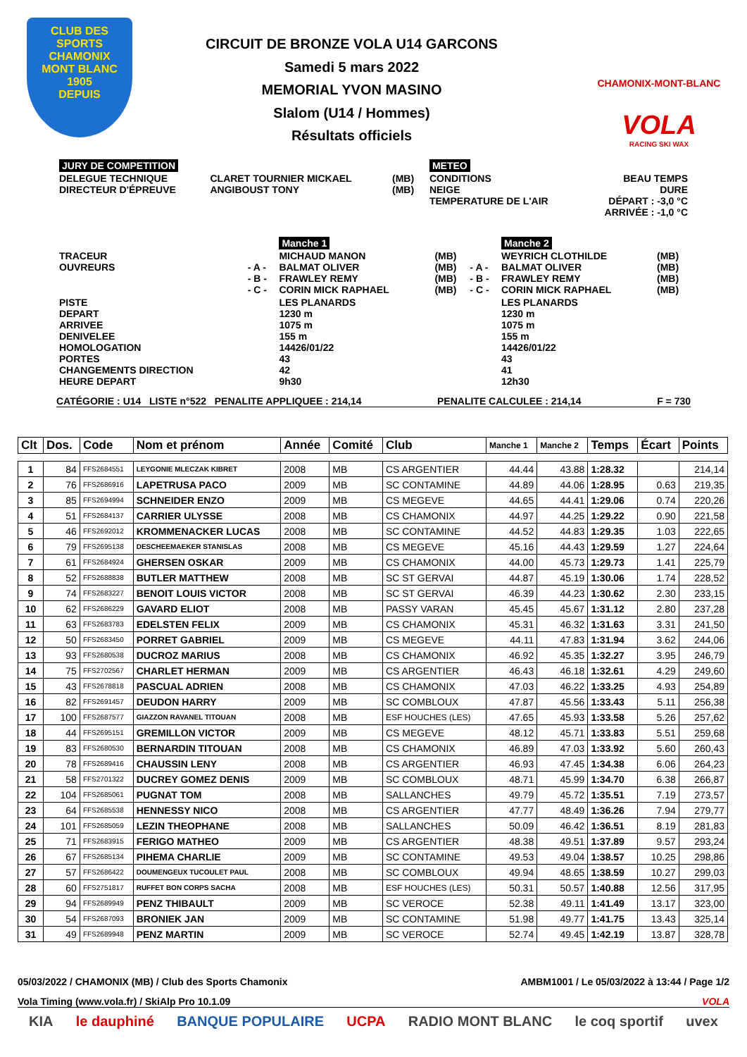CLUB DES SPORTS
CHAMONIX
MONT BLANC
1905
DEPUIS
CIRCUIT DE BRONZE VOLA U14 GARCONS
Samedi 5 mars 2022
MEMORIAL YVON MASINO
Slalom (U14 / Hommes)
Résultats officiels
CHAMONIX-MONT-BLANC
VOLA
RACING SKI WAX
| JURY DE COMPETITION | | | | METEO | |
| DELEGUE TECHNIQUE DIRECTEUR D'ÉPREUVE | CLARET TOURNIER MICKAEL ANGIBOUST TONY | (MB) (MB) | | CONDITIONS NEIGE TEMPERATURE DE L'AIR | BEAU TEMPS DURE DÉPART : -3,0 °C ARRIVÉE : -1,0 °C |
| | | Manche 1 | | | Manche 2 | |
| TRACEUR OUVREURS | - A - - B - - C - | MICHAUD MANON BALMAT OLIVER FRAWLEY REMY CORIN MICK RAPHAEL | (MB) (MB) (MB) (MB) | - A - - B - - C - | WEYRICH CLOTHILDE BALMAT OLIVER FRAWLEY REMY CORIN MICK RAPHAEL | (MB) (MB) (MB) (MB) |
| PISTE DEPART ARRIVEE DENIVELEE HOMOLOGATION PORTES CHANGEMENTS DIRECTION HEURE DEPART | | LES PLANARDS 1230 m 1075 m 155 m 14426/01/22 43 42 9h30 | | | LES PLANARDS 1230 m 1075 m 155 m 14426/01/22 43 41 12h30 | |
CATÉGORIE : U14 LISTE n°522 PENALITE APPLIQUEE : 214,14 PENALITE CALCULEE : 214,14 F = 730
| Clt | Dos. | Code | Nom et prénom | Année | Comité | Club | Manche 1 | Manche 2 | Temps | Écart | Points |
| --- | --- | --- | --- | --- | --- | --- | --- | --- | --- | --- | --- |
| 1 | 84 | FFS2684551 | LEYGONIE MLECZAK KIBRET | 2008 | MB | CS ARGENTIER | 44.44 | 43.88 | 1:28.32 | | 214,14 |
| 2 | 76 | FFS2686916 | LAPETRUSA PACO | 2009 | MB | SC CONTAMINE | 44.89 | 44.06 | 1:28.95 | 0.63 | 219,35 |
| 3 | 85 | FFS2694994 | SCHNEIDER ENZO | 2009 | MB | CS MEGEVE | 44.65 | 44.41 | 1:29.06 | 0.74 | 220,26 |
| 4 | 51 | FFS2684137 | CARRIER ULYSSE | 2008 | MB | CS CHAMONIX | 44.97 | 44.25 | 1:29.22 | 0.90 | 221,58 |
| 5 | 46 | FFS2692012 | KROMMENACKER LUCAS | 2008 | MB | SC CONTAMINE | 44.52 | 44.83 | 1:29.35 | 1.03 | 222,65 |
| 6 | 79 | FFS2695138 | DESCHEEMAEKER STANISLAS | 2008 | MB | CS MEGEVE | 45.16 | 44.43 | 1:29.59 | 1.27 | 224,64 |
| 7 | 61 | FFS2684924 | GHERSEN OSKAR | 2009 | MB | CS CHAMONIX | 44.00 | 45.73 | 1:29.73 | 1.41 | 225,79 |
| 8 | 52 | FFS2688838 | BUTLER MATTHEW | 2008 | MB | SC ST GERVAI | 44.87 | 45.19 | 1:30.06 | 1.74 | 228,52 |
| 9 | 74 | FFS2683227 | BENOIT LOUIS VICTOR | 2008 | MB | SC ST GERVAI | 46.39 | 44.23 | 1:30.62 | 2.30 | 233,15 |
| 10 | 62 | FFS2686229 | GAVARD ELIOT | 2008 | MB | PASSY VARAN | 45.45 | 45.67 | 1:31.12 | 2.80 | 237,28 |
| 11 | 63 | FFS2683783 | EDELSTEN FELIX | 2009 | MB | CS CHAMONIX | 45.31 | 46.32 | 1:31.63 | 3.31 | 241,50 |
| 12 | 50 | FFS2683450 | PORRET GABRIEL | 2009 | MB | CS MEGEVE | 44.11 | 47.83 | 1:31.94 | 3.62 | 244,06 |
| 13 | 93 | FFS2680538 | DUCROZ MARIUS | 2008 | MB | CS CHAMONIX | 46.92 | 45.35 | 1:32.27 | 3.95 | 246,79 |
| 14 | 75 | FFS2702567 | CHARLET HERMAN | 2009 | MB | CS ARGENTIER | 46.43 | 46.18 | 1:32.61 | 4.29 | 249,60 |
| 15 | 43 | FFS2678818 | PASCUAL ADRIEN | 2008 | MB | CS CHAMONIX | 47.03 | 46.22 | 1:33.25 | 4.93 | 254,89 |
| 16 | 82 | FFS2691457 | DEUDON HARRY | 2009 | MB | SC COMBLOUX | 47.87 | 45.56 | 1:33.43 | 5.11 | 256,38 |
| 17 | 100 | FFS2687577 | GIAZZON RAVANEL TITOUAN | 2008 | MB | ESF HOUCHES (LES) | 47.65 | 45.93 | 1:33.58 | 5.26 | 257,62 |
| 18 | 44 | FFS2695151 | GREMILLON VICTOR | 2009 | MB | CS MEGEVE | 48.12 | 45.71 | 1:33.83 | 5.51 | 259,68 |
| 19 | 83 | FFS2680530 | BERNARDIN TITOUAN | 2008 | MB | CS CHAMONIX | 46.89 | 47.03 | 1:33.92 | 5.60 | 260,43 |
| 20 | 78 | FFS2689416 | CHAUSSIN LENY | 2008 | MB | CS ARGENTIER | 46.93 | 47.45 | 1:34.38 | 6.06 | 264,23 |
| 21 | 58 | FFS2701322 | DUCREY GOMEZ DENIS | 2009 | MB | SC COMBLOUX | 48.71 | 45.99 | 1:34.70 | 6.38 | 266,87 |
| 22 | 104 | FFS2685061 | PUGNAT TOM | 2008 | MB | SALLANCHES | 49.79 | 45.72 | 1:35.51 | 7.19 | 273,57 |
| 23 | 64 | FFS2685538 | HENNESSY NICO | 2008 | MB | CS ARGENTIER | 47.77 | 48.49 | 1:36.26 | 7.94 | 279,77 |
| 24 | 101 | FFS2685059 | LEZIN THEOPHANE | 2008 | MB | SALLANCHES | 50.09 | 46.42 | 1:36.51 | 8.19 | 281,83 |
| 25 | 71 | FFS2683915 | FERIGO MATHEO | 2009 | MB | CS ARGENTIER | 48.38 | 49.51 | 1:37.89 | 9.57 | 293,24 |
| 26 | 67 | FFS2685134 | PIHEMA CHARLIE | 2009 | MB | SC CONTAMINE | 49.53 | 49.04 | 1:38.57 | 10.25 | 298,86 |
| 27 | 57 | FFS2686422 | DOUMENGEUX TUCOULET PAUL | 2008 | MB | SC COMBLOUX | 49.94 | 48.65 | 1:38.59 | 10.27 | 299,03 |
| 28 | 60 | FFS2751817 | RUFFET BON CORPS SACHA | 2008 | MB | ESF HOUCHES (LES) | 50.31 | 50.57 | 1:40.88 | 12.56 | 317,95 |
| 29 | 94 | FFS2689949 | PENZ THIBAULT | 2009 | MB | SC VEROCE | 52.38 | 49.11 | 1:41.49 | 13.17 | 323,00 |
| 30 | 54 | FFS2687093 | BRONIEK JAN | 2009 | MB | SC CONTAMINE | 51.98 | 49.77 | 1:41.75 | 13.43 | 325,14 |
| 31 | 49 | FFS2689948 | PENZ MARTIN | 2009 | MB | SC VEROCE | 52.74 | 49.45 | 1:42.19 | 13.87 | 328,78 |
05/03/2022 / CHAMONIX (MB) / Club des Sports Chamonix AMBM1001 / Le 05/03/2022 à 13:44 / Page 1/2
Vola Timing (www.vola.fr) / SkiAlp Pro 10.1.09 VOLA
KIA le dauphiné BANQUE POPULAIRE UCPA RADIO MONT BLANC le coq sportif uvex